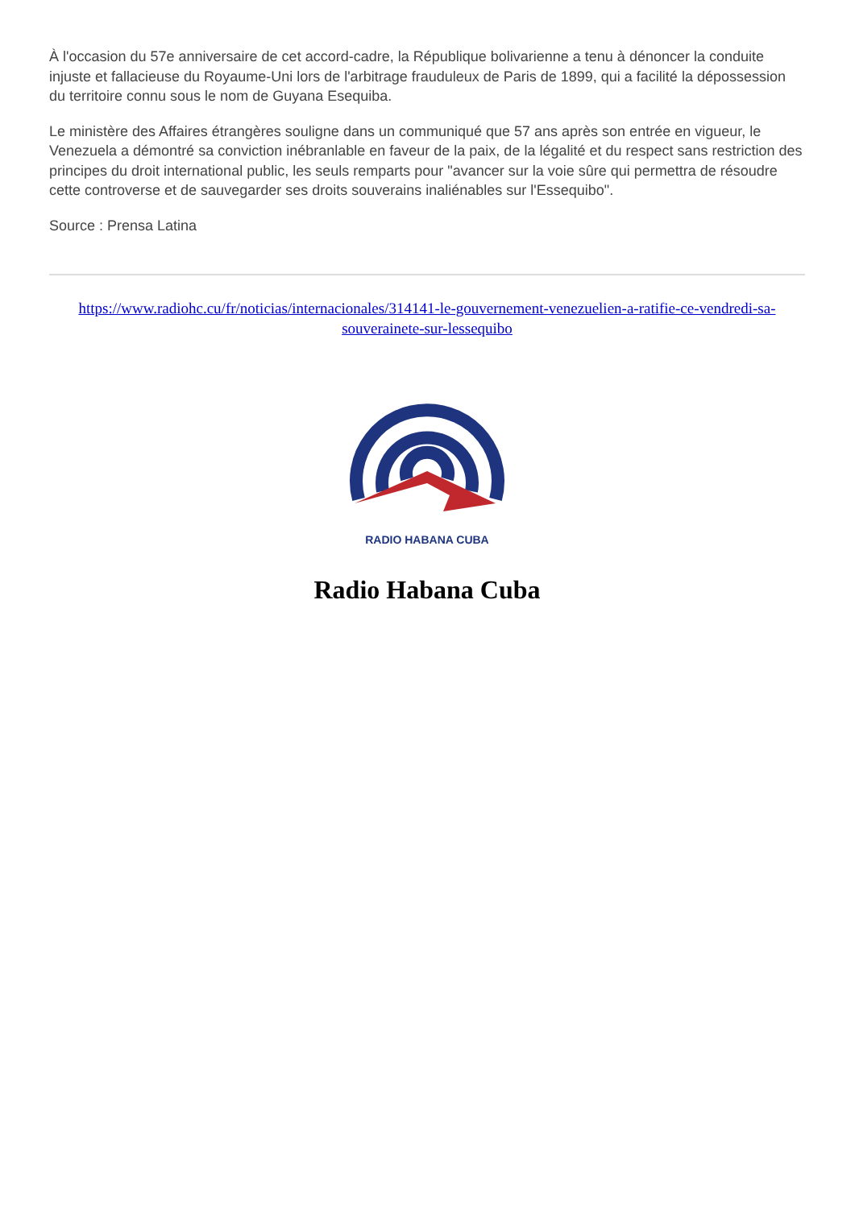À l'occasion du 57e anniversaire de cet accord-cadre, la République bolivarienne a tenu à dénoncer la conduite injuste et fallacieuse du Royaume-Uni lors de l'arbitrage frauduleux de Paris de 1899, qui a facilité la dépossession du territoire connu sous le nom de Guyana Esequiba.
Le ministère des Affaires étrangères souligne dans un communiqué que 57 ans après son entrée en vigueur, le Venezuela a démontré sa conviction inébranlable en faveur de la paix, de la légalité et du respect sans restriction des principes du droit international public, les seuls remparts pour "avancer sur la voie sûre qui permettra de résoudre cette controverse et de sauvegarder ses droits souverains inaliénables sur l'Essequibo".
Source : Prensa Latina
https://www.radiohc.cu/fr/noticias/internacionales/314141-le-gouvernement-venezuelien-a-ratifie-ce-vendredi-sa-souverainete-sur-lessequibo
RADIO HABANA CUBA
Radio Habana Cuba